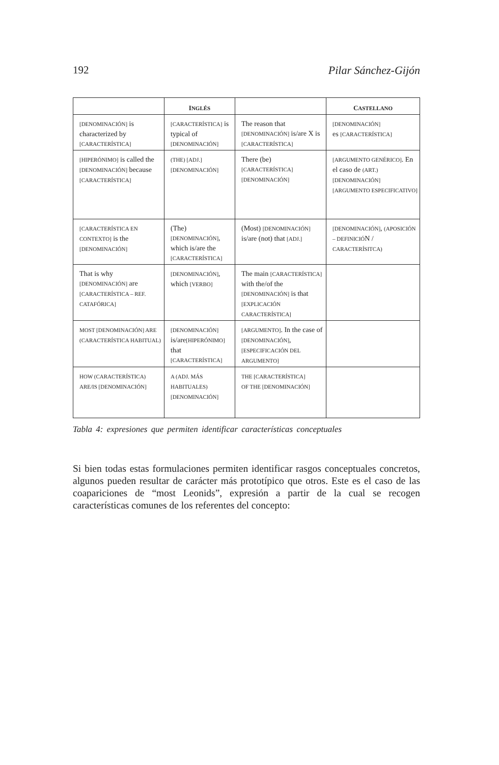192 Pilar Sánchez-Gijón
| | I NGLÉS | | C ASTELLANO |
| --- | --- | --- | --- |
| [DENOMINACIÓN] is characterized by [CARACTERÍSTICA] | [CARACTERÍSTICA] is typical of [DENOMINACIÓN] | The reason that [DENOMINACIÓN] is/are X is [CARACTERÍSTICA] | [DENOMINACIÓN] es [CARACTERÍSTICA] |
| [HIPERÓNIMO] is called the [DENOMINACIÓN] because [CARACTERÍSTICA] | (THE) [ADJ.] [DENOMINACIÓN] | There (be) [CARACTERÍSTICA] [DENOMINACIÓN] | [ARGUMENTO GENÉRICO] . En el caso de (ART.) [DENOMINACIÓN] [ARGUMENTO ESPECIFICATIVO] |
| [CARACTERÍSTICA EN CONTEXTO] is the [DENOMINACIÓN] | (The) [DENOMINACIÓN] , which is/are the [CARACTERÍSTICA] | (Most) [DENOMINACIÓN] is/are (not) that [ADJ.] | [DENOMINACIÓN] , (APOSICIÓN – DEFINICIÓ N / CARACTERÍSITCA) |
| That is why [DENOMINACIÓN] are [CARACTERÍSTICA – REF. CATAFÓRICA] | [DENOMINACIÓN] , which [VERBO] | The main [CARACTERÍSTICA] with the/of the [DENOMINACIÓN] is that [EXPLICACIÓN CARACTERÍSTICA] | |
| MOST [DENOMINACIÓN] ARE (CARACTERÍSTICA HABITUAL) | [DENOMINACIÓN] is/are [HIPERÓNIMO] that [CARACTERÍSTICA] | [ARGUMENTO] . In the case of [DENOMINACIÓN] , [ESPECIFICACIÓN DEL ARGUMENTO] | |
| HOW (CARACTERÍSTICA) ARE/IS [DENOMINACIÓN] | A (ADJ. MÁS HABITUALES) [DENOMINACIÓN] | THE [CARACTERÍSTICA] OF THE [DENOMINACIÓN] | |
Tabla 4: expresiones que permiten identificar características conceptuales
Si bien todas estas formulaciones permiten identificar rasgos conceptuales concretos, algunos pueden resultar de carácter más prototípico que otros. Este es el caso de las coapariciones de “most Leonids”, expresión a partir de la cual se recogen características comunes de los referentes del concepto: